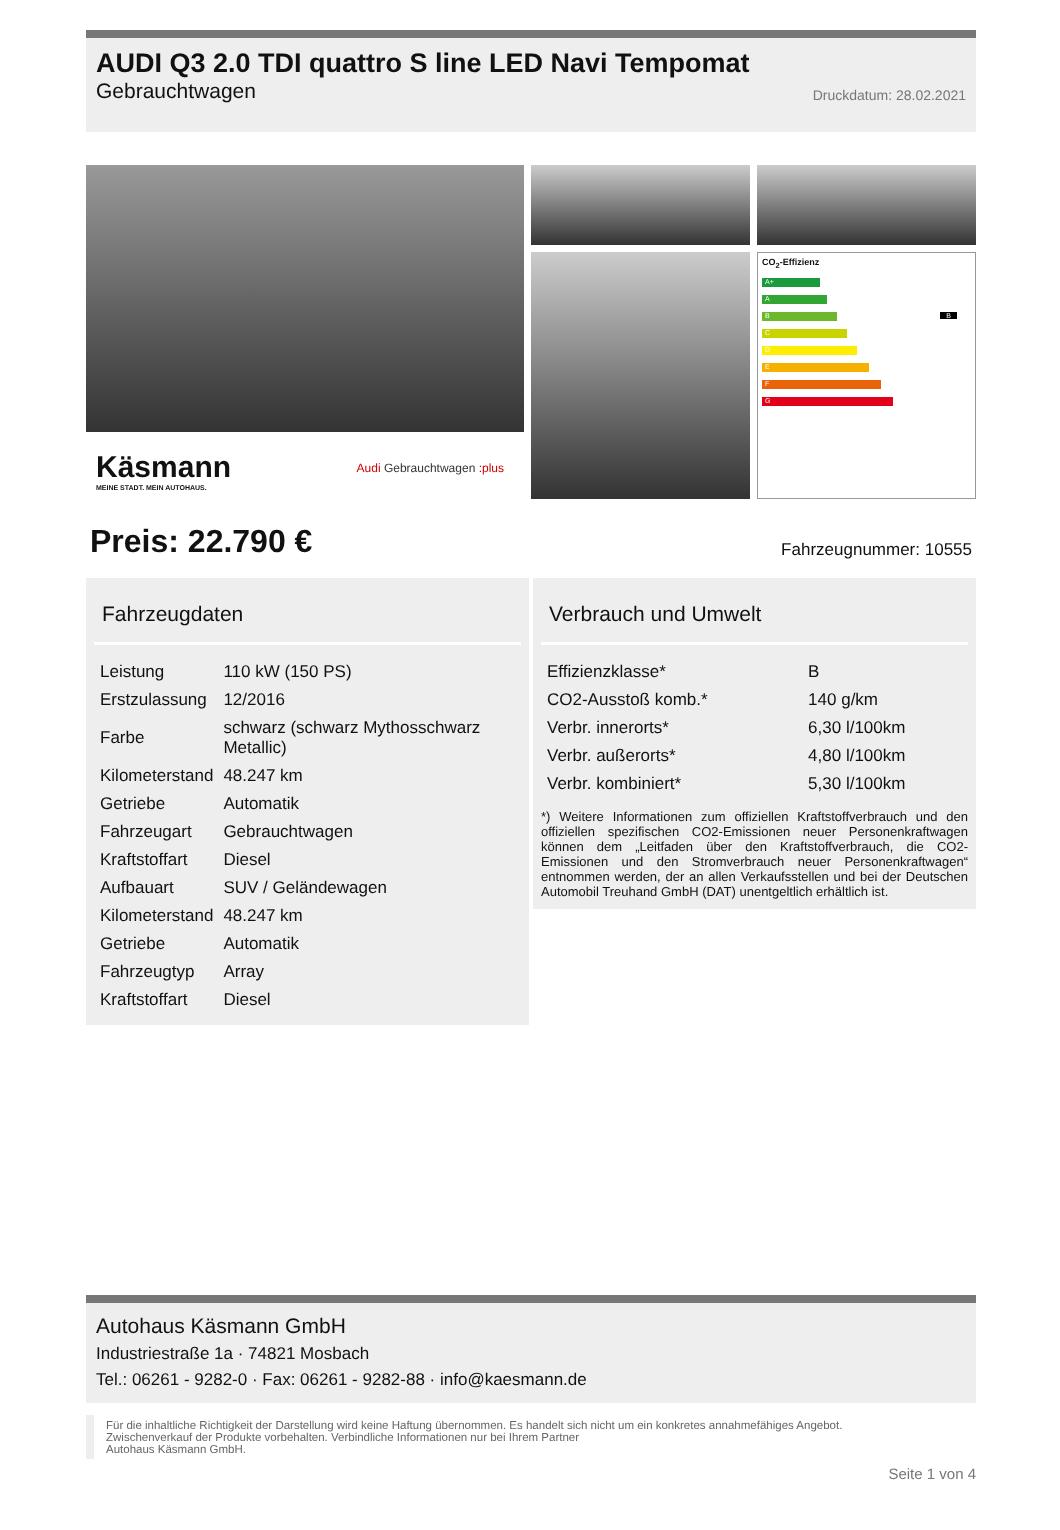AUDI Q3 2.0 TDI quattro S line LED Navi Tempomat
Gebrauchtwagen Druckdatum: 28.02.2021
Käsmann
MEINE STADT. MEIN AUTOHAUS.
Audi Gebrauchtwagen :plus
CO<sub>2</sub>-Effizienz
A+
A
B B
C
D
E
F
G
Preis: 22.790 € Fahrzeugnummer: 10555
Fahrzeugdaten
| Leistung | 110 kW (150 PS) |
| Erstzulassung | 12/2016 |
| Farbe | schwarz (schwarz Mythosschwarz Metallic) |
| Kilometerstand | 48.247 km |
| Getriebe | Automatik |
| Fahrzeugart | Gebrauchtwagen |
| Kraftstoffart | Diesel |
| Aufbauart | SUV / Geländewagen |
| Kilometerstand | 48.247 km |
| Getriebe | Automatik |
| Fahrzeugtyp | Array |
| Kraftstoffart | Diesel |
Verbrauch und Umwelt
| Effizienzklasse* | B |
| CO2-Ausstoß komb.* | 140 g/km |
| Verbr. innerorts* | 6,30 l/100km |
| Verbr. außerorts* | 4,80 l/100km |
| Verbr. kombiniert* | 5,30 l/100km |
*) Weitere Informationen zum offiziellen Kraftstoffverbrauch und den offiziellen spezifischen CO2-Emissionen neuer Personenkraftwagen können dem „Leitfaden über den Kraftstoffverbrauch, die CO2-Emissionen und den Stromverbrauch neuer Personenkraftwagen“ entnommen werden, der an allen Verkaufsstellen und bei der Deutschen Automobil Treuhand GmbH (DAT) unentgeltlich erhältlich ist.
Autohaus Käsmann GmbH
Industriestraße 1a · 74821 Mosbach
Tel.: 06261 - 9282-0 · Fax: 06261 - 9282-88 · info@kaesmann.de
Für die inhaltliche Richtigkeit der Darstellung wird keine Haftung übernommen. Es handelt sich nicht um ein konkretes annahmefähiges Angebot.
Zwischenverkauf der Produkte vorbehalten. Verbindliche Informationen nur bei Ihrem Partner
Autohaus Käsmann GmbH.
Seite 1 von 4